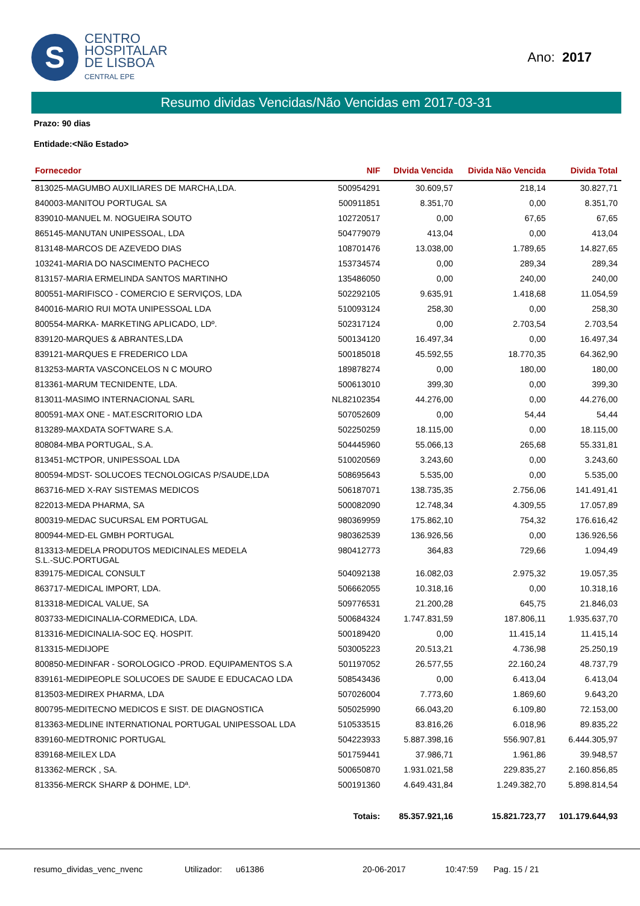S
CENTRO
HOSPITALAR
DE LISBOA
CENTRAL EPE
Ano: 2017
Resumo dividas Vencidas/Não Vencidas em 2017-03-31
Prazo: 90 dias
Entidade:<Não Estado>
| Fornecedor | NIF | DIvida Vencida | Divida Não Vencida | Divida Total |
| --- | --- | --- | --- | --- |
| 813025-MAGUMBO AUXILIARES DE MARCHA,LDA. | 500954291 | 30.609,57 | 218,14 | 30.827,71 |
| 840003-MANITOU PORTUGAL SA | 500911851 | 8.351,70 | 0,00 | 8.351,70 |
| 839010-MANUEL M. NOGUEIRA SOUTO | 102720517 | 0,00 | 67,65 | 67,65 |
| 865145-MANUTAN UNIPESSOAL, LDA | 504779079 | 413,04 | 0,00 | 413,04 |
| 813148-MARCOS DE AZEVEDO DIAS | 108701476 | 13.038,00 | 1.789,65 | 14.827,65 |
| 103241-MARIA DO NASCIMENTO PACHECO | 153734574 | 0,00 | 289,34 | 289,34 |
| 813157-MARIA ERMELINDA SANTOS MARTINHO | 135486050 | 0,00 | 240,00 | 240,00 |
| 800551-MARIFISCO - COMERCIO E SERVIÇOS, LDA | 502292105 | 9.635,91 | 1.418,68 | 11.054,59 |
| 840016-MARIO RUI MOTA UNIPESSOAL LDA | 510093124 | 258,30 | 0,00 | 258,30 |
| 800554-MARKA- MARKETING APLICADO, LDº. | 502317124 | 0,00 | 2.703,54 | 2.703,54 |
| 839120-MARQUES & ABRANTES,LDA | 500134120 | 16.497,34 | 0,00 | 16.497,34 |
| 839121-MARQUES E FREDERICO LDA | 500185018 | 45.592,55 | 18.770,35 | 64.362,90 |
| 813253-MARTA VASCONCELOS N C MOURO | 189878274 | 0,00 | 180,00 | 180,00 |
| 813361-MARUM TECNIDENTE, LDA. | 500613010 | 399,30 | 0,00 | 399,30 |
| 813011-MASIMO INTERNACIONAL SARL | NL82102354 | 44.276,00 | 0,00 | 44.276,00 |
| 800591-MAX ONE - MAT.ESCRITORIO LDA | 507052609 | 0,00 | 54,44 | 54,44 |
| 813289-MAXDATA SOFTWARE S.A. | 502250259 | 18.115,00 | 0,00 | 18.115,00 |
| 808084-MBA PORTUGAL, S.A. | 504445960 | 55.066,13 | 265,68 | 55.331,81 |
| 813451-MCTPOR, UNIPESSOAL LDA | 510020569 | 3.243,60 | 0,00 | 3.243,60 |
| 800594-MDST- SOLUCOES TECNOLOGICAS P/SAUDE,LDA | 508695643 | 5.535,00 | 0,00 | 5.535,00 |
| 863716-MED X-RAY SISTEMAS MEDICOS | 506187071 | 138.735,35 | 2.756,06 | 141.491,41 |
| 822013-MEDA PHARMA, SA | 500082090 | 12.748,34 | 4.309,55 | 17.057,89 |
| 800319-MEDAC SUCURSAL EM PORTUGAL | 980369959 | 175.862,10 | 754,32 | 176.616,42 |
| 800944-MED-EL GMBH PORTUGAL | 980362539 | 136.926,56 | 0,00 | 136.926,56 |
| 813313-MEDELA PRODUTOS MEDICINALES MEDELA S.L.-SUC.PORTUGAL | 980412773 | 364,83 | 729,66 | 1.094,49 |
| 839175-MEDICAL CONSULT | 504092138 | 16.082,03 | 2.975,32 | 19.057,35 |
| 863717-MEDICAL IMPORT, LDA. | 506662055 | 10.318,16 | 0,00 | 10.318,16 |
| 813318-MEDICAL VALUE, SA | 509776531 | 21.200,28 | 645,75 | 21.846,03 |
| 803733-MEDICINALIA-CORMEDICA, LDA. | 500684324 | 1.747.831,59 | 187.806,11 | 1.935.637,70 |
| 813316-MEDICINALIA-SOC EQ. HOSPIT. | 500189420 | 0,00 | 11.415,14 | 11.415,14 |
| 813315-MEDIJOPE | 503005223 | 20.513,21 | 4.736,98 | 25.250,19 |
| 800850-MEDINFAR - SOROLOGICO -PROD. EQUIPAMENTOS S.A | 501197052 | 26.577,55 | 22.160,24 | 48.737,79 |
| 839161-MEDIPEOPLE SOLUCOES DE SAUDE E EDUCACAO LDA | 508543436 | 0,00 | 6.413,04 | 6.413,04 |
| 813503-MEDIREX PHARMA, LDA | 507026004 | 7.773,60 | 1.869,60 | 9.643,20 |
| 800795-MEDITECNO MEDICOS E SIST. DE DIAGNOSTICA | 505025990 | 66.043,20 | 6.109,80 | 72.153,00 |
| 813363-MEDLINE INTERNATIONAL PORTUGAL UNIPESSOAL LDA | 510533515 | 83.816,26 | 6.018,96 | 89.835,22 |
| 839160-MEDTRONIC PORTUGAL | 504223933 | 5.887.398,16 | 556.907,81 | 6.444.305,97 |
| 839168-MEILEX LDA | 501759441 | 37.986,71 | 1.961,86 | 39.948,57 |
| 813362-MERCK , SA. | 500650870 | 1.931.021,58 | 229.835,27 | 2.160.856,85 |
| 813356-MERCK SHARP & DOHME, LDª. | 500191360 | 4.649.431,84 | 1.249.382,70 | 5.898.814,54 |
| | Totais: | 85.357.921,16 | 15.821.723,77 | 101.179.644,93 |
resumo_dividas_venc_nvenc Utilizador: u61386 20-06-2017 10:47:59 Pag. 15 / 21